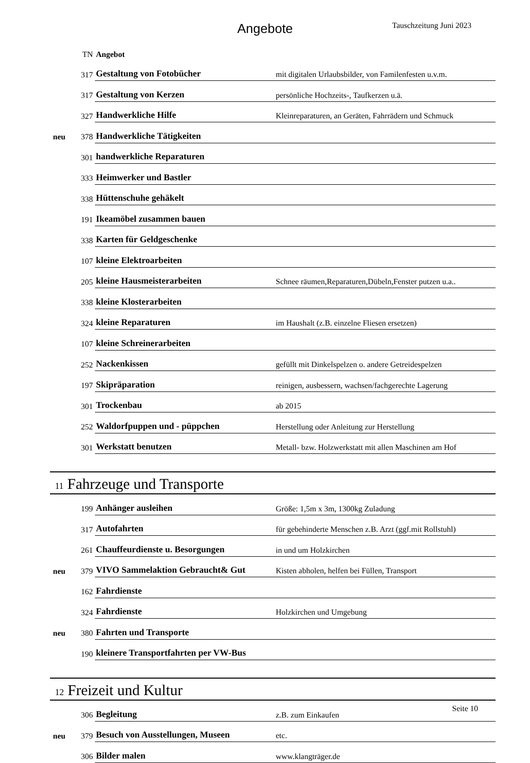Angebote Tauschzeitung Juni 2023
| | TN | Angebot | |
| | 317 | Gestaltung von Fotobücher | mit digitalen Urlaubsbilder, von Familenfesten u.v.m. |
| | 317 | Gestaltung von Kerzen | persönliche Hochzeits-, Taufkerzen u.ä. |
| | 327 | Handwerkliche Hilfe | Kleinreparaturen, an Geräten, Fahrrädern und Schmuck |
| neu | 378 | Handwerkliche Tätigkeiten | |
| | 301 | handwerkliche Reparaturen | |
| | 333 | Heimwerker und Bastler | |
| | 338 | Hüttenschuhe gehäkelt | |
| | 191 | Ikeamöbel zusammen bauen | |
| | 338 | Karten für Geldgeschenke | |
| | 107 | kleine Elektroarbeiten | |
| | 205 | kleine Hausmeisterarbeiten | Schnee räumen,Reparaturen,Dübeln,Fenster putzen u.a.. |
| | 338 | kleine Klosterarbeiten | |
| | 324 | kleine Reparaturen | im Haushalt (z.B. einzelne Fliesen ersetzen) |
| | 107 | kleine Schreinerarbeiten | |
| | 252 | Nackenkissen | gefüllt mit Dinkelspelzen o. andere Getreidespelzen |
| | 197 | Skipräparation | reinigen, ausbessern, wachsen/fachgerechte Lagerung |
| | 301 | Trockenbau | ab 2015 |
| | 252 | Waldorfpuppen und - püppchen | Herstellung oder Anleitung zur Herstellung |
| | 301 | Werkstatt benutzen | Metall- bzw. Holzwerkstatt mit allen Maschinen am Hof |
| 11 Fahrzeuge und Transporte | | | |
| | 199 | Anhänger ausleihen | Größe: 1,5m x 3m, 1300kg Zuladung |
| | 317 | Autofahrten | für gebehinderte Menschen z.B. Arzt (ggf.mit Rollstuhl) |
| | 261 | Chauffeurdienste u. Besorgungen | in und um Holzkirchen |
| neu | 379 | VIVO Sammelaktion Gebraucht& Gut | Kisten abholen, helfen bei Füllen, Transport |
| | 162 | Fahrdienste | |
| | 324 | Fahrdienste | Holzkirchen und Umgebung |
| neu | 380 | Fahrten und Transporte | |
| | 190 | kleinere Transportfahrten per VW-Bus | |
| 12 Freizeit und Kultur | | | |
| | 306 | Begleitung | z.B. zum Einkaufen |
| neu | 379 | Besuch von Ausstellungen, Museen | etc. |
| | 306 | Bilder malen | www.klangträger.de |
Seite 10